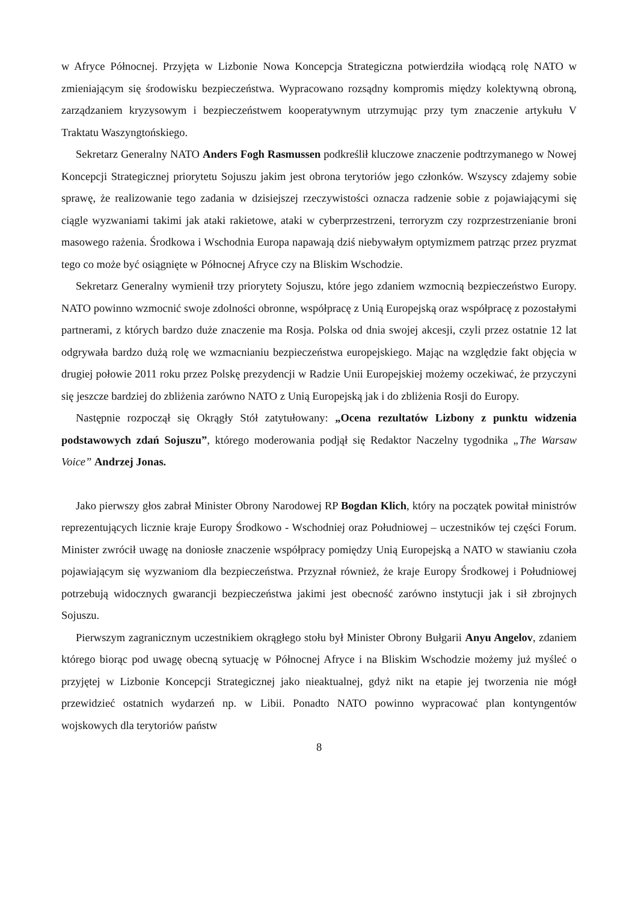w Afryce Północnej. Przyjęta w Lizbonie Nowa Koncepcja Strategiczna potwierdziła wiodącą rolę NATO w zmieniającym się środowisku bezpieczeństwa. Wypracowano rozsądny kompromis między kolektywną obroną, zarządzaniem kryzysowym i bezpieczeństwem kooperatywnym utrzymując przy tym znaczenie artykułu V Traktatu Waszyngtońskiego.
Sekretarz Generalny NATO Anders Fogh Rasmussen podkreślił kluczowe znaczenie podtrzymanego w Nowej Koncepcji Strategicznej priorytetu Sojuszu jakim jest obrona terytoriów jego członków. Wszyscy zdajemy sobie sprawę, że realizowanie tego zadania w dzisiejszej rzeczywistości oznacza radzenie sobie z pojawiającymi się ciągle wyzwaniami takimi jak ataki rakietowe, ataki w cyberprzestrzeni, terroryzm czy rozprzestrzenianie broni masowego rażenia. Środkowa i Wschodnia Europa napawają dziś niebywałym optymizmem patrząc przez pryzmat tego co może być osiągnięte w Północnej Afryce czy na Bliskim Wschodzie.
Sekretarz Generalny wymienił trzy priorytety Sojuszu, które jego zdaniem wzmocnią bezpieczeństwo Europy. NATO powinno wzmocnić swoje zdolności obronne, współpracę z Unią Europejską oraz współpracę z pozostałymi partnerami, z których bardzo duże znaczenie ma Rosja. Polska od dnia swojej akcesji, czyli przez ostatnie 12 lat odgrywała bardzo dużą rolę we wzmacnianiu bezpieczeństwa europejskiego. Mając na względzie fakt objęcia w drugiej połowie 2011 roku przez Polskę prezydencji w Radzie Unii Europejskiej możemy oczekiwać, że przyczyni się jeszcze bardziej do zbliżenia zarówno NATO z Unią Europejską jak i do zbliżenia Rosji do Europy.
Następnie rozpoczął się Okrągły Stół zatytułowany: „Ocena rezultatów Lizbony z punktu widzenia podstawowych zdań Sojuszu”, którego moderowania podjął się Redaktor Naczelny tygodnika „The Warsaw Voice” Andrzej Jonas.
Jako pierwszy głos zabrał Minister Obrony Narodowej RP Bogdan Klich, który na początek powitał ministrów reprezentujących licznie kraje Europy Środkowo - Wschodniej oraz Południowej – uczestników tej części Forum. Minister zwrócił uwagę na doniosłe znaczenie współpracy pomiędzy Unią Europejską a NATO w stawianiu czoła pojawiającym się wyzwaniom dla bezpieczeństwa. Przyznał również, że kraje Europy Środkowej i Południowej potrzebują widocznych gwarancji bezpieczeństwa jakimi jest obecność zarówno instytucji jak i sił zbrojnych Sojuszu.
Pierwszym zagranicznym uczestnikiem okrągłego stołu był Minister Obrony Bułgarii Anyu Angelov, zdaniem którego biorąc pod uwagę obecną sytuację w Północnej Afryce i na Bliskim Wschodzie możemy już myśleć o przyjętej w Lizbonie Koncepcji Strategicznej jako nieaktualnej, gdyż nikt na etapie jej tworzenia nie mógł przewidzieć ostatnich wydarzeń np. w Libii. Ponadto NATO powinno wypracować plan kontyngentów wojskowych dla terytoriów państw
8